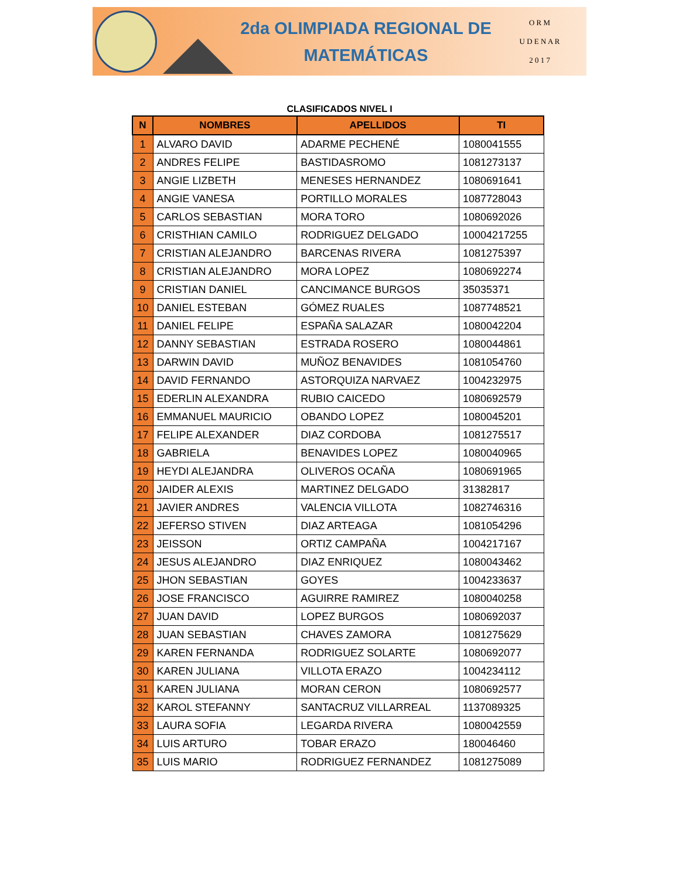2da OLIMPIADA REGIONAL DE
MATEMÁTICAS
O R M
U D E N A R
2 0 1 7
CLASIFICADOS NIVEL I
| N | NOMBRES | APELLIDOS | TI |
| --- | --- | --- | --- |
| 1 | ALVARO DAVID | ADARME PECHENÉ | 1080041555 |
| 2 | ANDRES FELIPE | BASTIDASROMO | 1081273137 |
| 3 | ANGIE LIZBETH | MENESES HERNANDEZ | 1080691641 |
| 4 | ANGIE VANESA | PORTILLO MORALES | 1087728043 |
| 5 | CARLOS SEBASTIAN | MORA TORO | 1080692026 |
| 6 | CRISTHIAN CAMILO | RODRIGUEZ DELGADO | 10004217255 |
| 7 | CRISTIAN ALEJANDRO | BARCENAS RIVERA | 1081275397 |
| 8 | CRISTIAN ALEJANDRO | MORA LOPEZ | 1080692274 |
| 9 | CRISTIAN DANIEL | CANCIMANCE BURGOS | 35035371 |
| 10 | DANIEL ESTEBAN | GÓMEZ RUALES | 1087748521 |
| 11 | DANIEL FELIPE | ESPAÑA SALAZAR | 1080042204 |
| 12 | DANNY SEBASTIAN | ESTRADA ROSERO | 1080044861 |
| 13 | DARWIN DAVID | MUÑOZ BENAVIDES | 1081054760 |
| 14 | DAVID FERNANDO | ASTORQUIZA NARVAEZ | 1004232975 |
| 15 | EDERLIN ALEXANDRA | RUBIO CAICEDO | 1080692579 |
| 16 | EMMANUEL MAURICIO | OBANDO LOPEZ | 1080045201 |
| 17 | FELIPE ALEXANDER | DIAZ CORDOBA | 1081275517 |
| 18 | GABRIELA | BENAVIDES LOPEZ | 1080040965 |
| 19 | HEYDI ALEJANDRA | OLIVEROS OCAÑA | 1080691965 |
| 20 | JAIDER ALEXIS | MARTINEZ DELGADO | 31382817 |
| 21 | JAVIER ANDRES | VALENCIA VILLOTA | 1082746316 |
| 22 | JEFERSO STIVEN | DIAZ ARTEAGA | 1081054296 |
| 23 | JEISSON | ORTIZ CAMPAÑA | 1004217167 |
| 24 | JESUS ALEJANDRO | DIAZ ENRIQUEZ | 1080043462 |
| 25 | JHON SEBASTIAN | GOYES | 1004233637 |
| 26 | JOSE FRANCISCO | AGUIRRE RAMIREZ | 1080040258 |
| 27 | JUAN DAVID | LOPEZ BURGOS | 1080692037 |
| 28 | JUAN SEBASTIAN | CHAVES ZAMORA | 1081275629 |
| 29 | KAREN FERNANDA | RODRIGUEZ SOLARTE | 1080692077 |
| 30 | KAREN JULIANA | VILLOTA ERAZO | 1004234112 |
| 31 | KAREN JULIANA | MORAN CERON | 1080692577 |
| 32 | KAROL STEFANNY | SANTACRUZ VILLARREAL | 1137089325 |
| 33 | LAURA SOFIA | LEGARDA RIVERA | 1080042559 |
| 34 | LUIS ARTURO | TOBAR ERAZO | 180046460 |
| 35 | LUIS MARIO | RODRIGUEZ FERNANDEZ | 1081275089 |